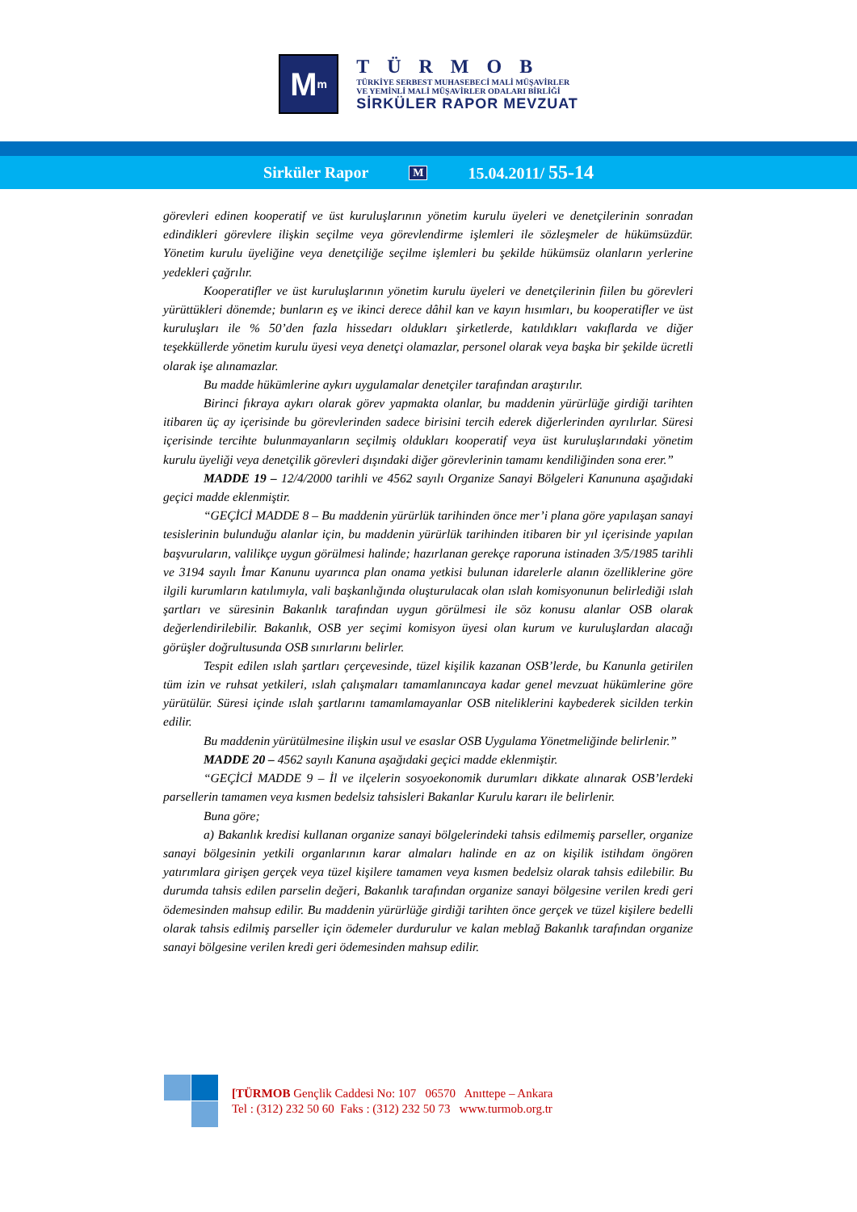M<sup>m</sup>
TÜRMOB
TÜRKİYE SERBEST MUHASEBECİ MALİ MÜŞAVİRLER
VE YEMİNLİ MALİ MÜŞAVİRLER ODALARI BİRLİĞİ
SİRKÜLER RAPOR MEVZUAT
Sirküler Rapor M 15.04.2011/ 55-14
görevleri edinen kooperatif ve üst kuruluşlarının yönetim kurulu üyeleri ve denetçilerinin sonradan edindikleri görevlere ilişkin seçilme veya görevlendirme işlemleri ile sözleşmeler de hükümsüzdür. Yönetim kurulu üyeliğine veya denetçiliğe seçilme işlemleri bu şekilde hükümsüz olanların yerlerine yedekleri çağrılır.
Kooperatifler ve üst kuruluşlarının yönetim kurulu üyeleri ve denetçilerinin fiilen bu görevleri yürüttükleri dönemde; bunların eş ve ikinci derece dâhil kan ve kayın hısımları, bu kooperatifler ve üst kuruluşları ile % 50’den fazla hissedarı oldukları şirketlerde, katıldıkları vakıflarda ve diğer teşekküllerde yönetim kurulu üyesi veya denetçi olamazlar, personel olarak veya başka bir şekilde ücretli olarak işe alınamazlar.
Bu madde hükümlerine aykırı uygulamalar denetçiler tarafından araştırılır.
Birinci fıkraya aykırı olarak görev yapmakta olanlar, bu maddenin yürürlüğe girdiği tarihten itibaren üç ay içerisinde bu görevlerinden sadece birisini tercih ederek diğerlerinden ayrılırlar. Süresi içerisinde tercihte bulunmayanların seçilmiş oldukları kooperatif veya üst kuruluşlarındaki yönetim kurulu üyeliği veya denetçilik görevleri dışındaki diğer görevlerinin tamamı kendiliğinden sona erer.”
MADDE 19 – 12/4/2000 tarihli ve 4562 sayılı Organize Sanayi Bölgeleri Kanununa aşağıdaki geçici madde eklenmiştir.
“GEÇİCİ MADDE 8 – Bu maddenin yürürlük tarihinden önce mer’i plana göre yapılaşan sanayi tesislerinin bulunduğu alanlar için, bu maddenin yürürlük tarihinden itibaren bir yıl içerisinde yapılan başvuruların, valilikçe uygun görülmesi halinde; hazırlanan gerekçe raporuna istinaden 3/5/1985 tarihli ve 3194 sayılı İmar Kanunu uyarınca plan onama yetkisi bulunan idarelerle alanın özelliklerine göre ilgili kurumların katılımıyla, vali başkanlığında oluşturulacak olan ıslah komisyonunun belirlediği ıslah şartları ve süresinin Bakanlık tarafından uygun görülmesi ile söz konusu alanlar OSB olarak değerlendirilebilir. Bakanlık, OSB yer seçimi komisyon üyesi olan kurum ve kuruluşlardan alacağı görüşler doğrultusunda OSB sınırlarını belirler.
Tespit edilen ıslah şartları çerçevesinde, tüzel kişilik kazanan OSB’lerde, bu Kanunla getirilen tüm izin ve ruhsat yetkileri, ıslah çalışmaları tamamlanıncaya kadar genel mevzuat hükümlerine göre yürütülür. Süresi içinde ıslah şartlarını tamamlamayanlar OSB niteliklerini kaybederek sicilden terkin edilir.
Bu maddenin yürütülmesine ilişkin usul ve esaslar OSB Uygulama Yönetmeliğinde belirlenir.”
MADDE 20 – 4562 sayılı Kanuna aşağıdaki geçici madde eklenmiştir.
“GEÇİCİ MADDE 9 – İl ve ilçelerin sosyoekonomik durumları dikkate alınarak OSB’lerdeki parsellerin tamamen veya kısmen bedelsiz tahsisleri Bakanlar Kurulu kararı ile belirlenir.
Buna göre;
a) Bakanlık kredisi kullanan organize sanayi bölgelerindeki tahsis edilmemiş parseller, organize sanayi bölgesinin yetkili organlarının karar almaları halinde en az on kişilik istihdam öngören yatırımlara girişen gerçek veya tüzel kişilere tamamen veya kısmen bedelsiz olarak tahsis edilebilir. Bu durumda tahsis edilen parselin değeri, Bakanlık tarafından organize sanayi bölgesine verilen kredi geri ödemesinden mahsup edilir. Bu maddenin yürürlüğe girdiği tarihten önce gerçek ve tüzel kişilere bedelli olarak tahsis edilmiş parseller için ödemeler durdurulur ve kalan meblağ Bakanlık tarafından organize sanayi bölgesine verilen kredi geri ödemesinden mahsup edilir.
[TÜRMOB Gençlik Caddesi No: 107 06570 Anıttepe – Ankara
Tel : (312) 232 50 60 Faks : (312) 232 50 73 www.turmob.org.tr